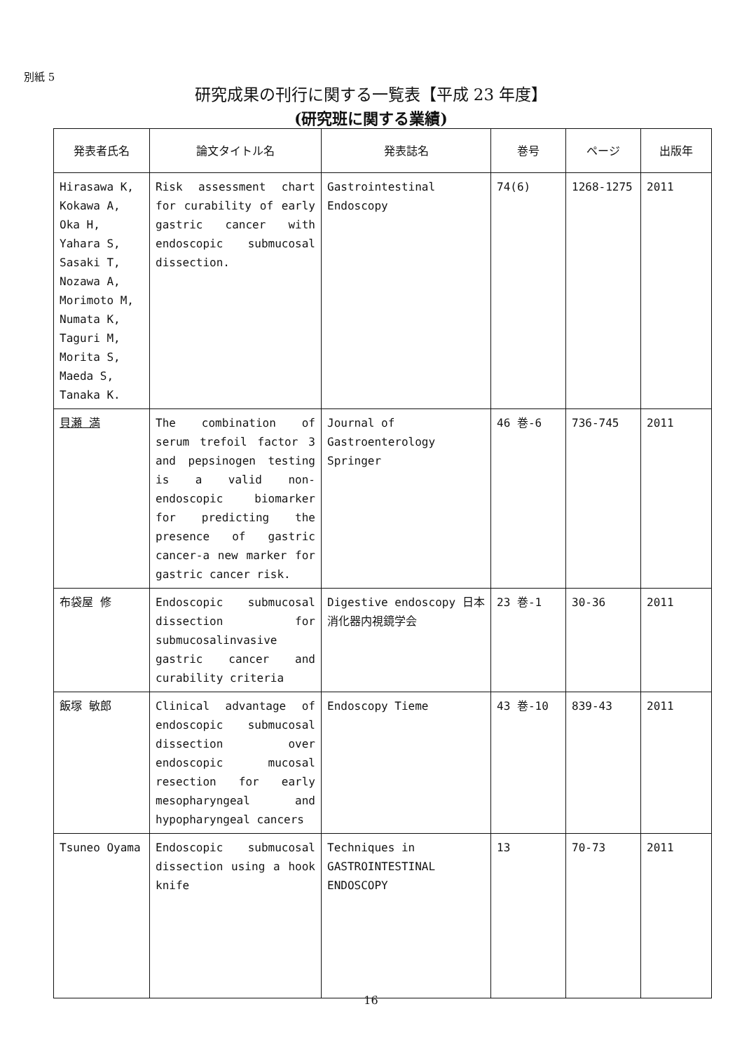別紙 5
研究成果の刊行に関する一覧表【平成 23 年度】
(研究班に関する業績)
| 発表者氏名 | 論文タイトル名 | 発表誌名 | 巻号 | ページ | 出版年 |
| --- | --- | --- | --- | --- | --- |
| Hirasawa K, Kokawa A, Oka H, Yahara S, Sasaki T, Nozawa A, Morimoto M, Numata K, Taguri M, Morita S, Maeda S, Tanaka K. | Risk assessment chart for curability of early gastric cancer with endoscopic submucosal dissection. | Gastrointestinal Endoscopy | 74(6) | 1268-1275 | 2011 |
| 貝瀬 満 | The combination of serum trefoil factor 3 and pepsinogen testing is a valid non-endoscopic biomarker for predicting the presence of gastric cancer-a new marker for gastric cancer risk. | Journal of Gastroenterology Springer | 46 巻-6 | 736-745 | 2011 |
| 布袋屋 修 | Endoscopic submucosal dissection for submucosalinvasive gastric cancer and curability criteria | Digestive endoscopy 日本消化器内視鏡学会 | 23 巻-1 | 30-36 | 2011 |
| 飯塚 敏郎 | Clinical advantage of endoscopic submucosal dissection over endoscopic mucosal resection for early mesopharyngeal and hypopharyngeal cancers | Endoscopy Tieme | 43 巻-10 | 839-43 | 2011 |
| Tsuneo Oyama | Endoscopic submucosal dissection using a hook knife | Techniques in GASTROINTESTINAL ENDOSCOPY | 13 | 70-73 | 2011 |
16